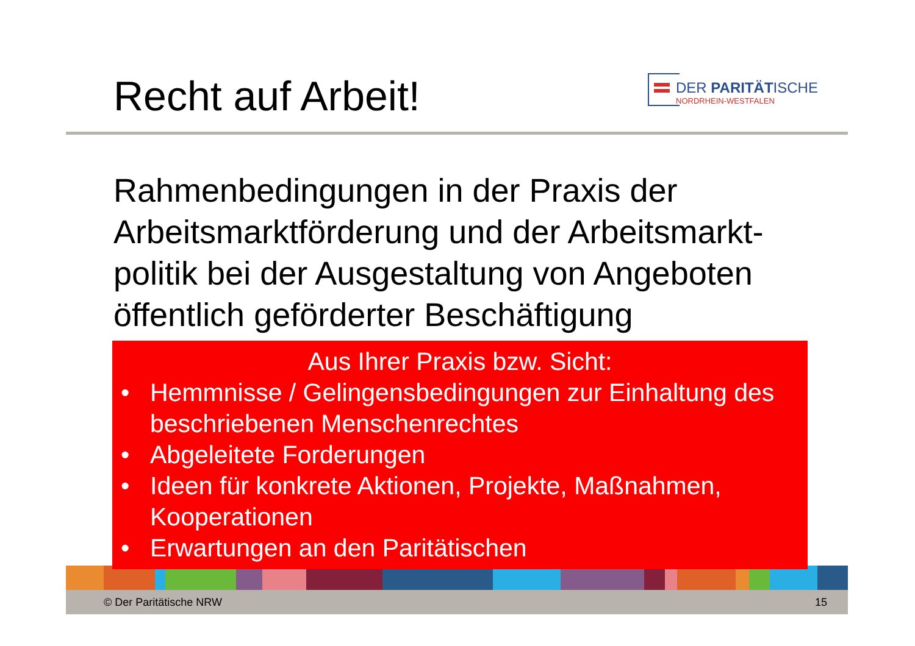Recht auf Arbeit!
DER PARITÄTISCHE
NORDRHEIN-WESTFALEN
Rahmenbedingungen in der Praxis der Arbeitsmarktförderung und der Arbeitsmarkt-politik bei der Ausgestaltung von Angeboten öffentlich geförderter Beschäftigung
Aus Ihrer Praxis bzw. Sicht:
• Hemmnisse / Gelingensbedingungen zur Einhaltung des beschriebenen Menschenrechtes
• Abgeleitete Forderungen
• Ideen für konkrete Aktionen, Projekte, Maßnahmen, Kooperationen
• Erwartungen an den Paritätischen
© Der Paritätische NRW 15